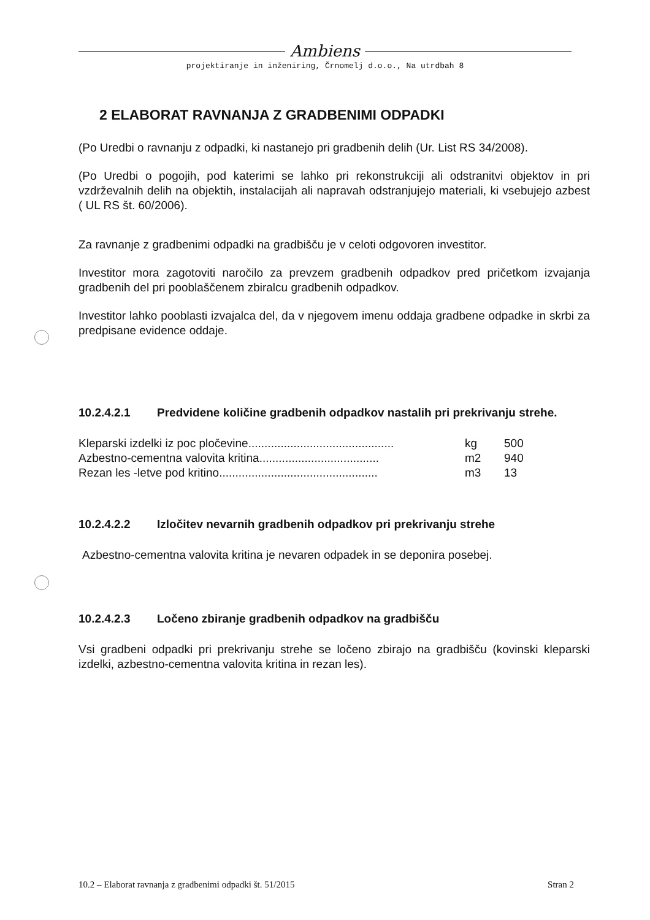Ambiens
projektiranje in inženiring, Črnomelj d.o.o., Na utrdbah 8
2 ELABORAT RAVNANJA Z GRADBENIMI ODPADKI
(Po Uredbi o ravnanju z odpadki, ki nastanejo pri gradbenih delih (Ur. List RS 34/2008).
(Po Uredbi o pogojih, pod katerimi se lahko pri rekonstrukciji ali odstranitvi objektov in pri vzdrževalnih delih na objektih, instalacijah ali napravah odstranjujejo materiali, ki vsebujejo azbest ( UL RS št. 60/2006).
Za ravnanje z gradbenimi odpadki na gradbišču je v celoti odgovoren investitor.
Investitor mora zagotoviti naročilo za prevzem gradbenih odpadkov pred pričetkom izvajanja gradbenih del pri pooblaščenem zbiralcu gradbenih odpadkov.
Investitor lahko pooblasti izvajalca del, da v njegovem imenu oddaja gradbene odpadke in skrbi za predpisane evidence oddaje.
10.2.4.2.1 Predvidene količine gradbenih odpadkov nastalih pri prekrivanju strehe.
| Kleparski izdelki iz poc pločevine............................................. | kg | 500 |
| Azbestno-cementna valovita kritina..................................... | m2 | 940 |
| Rezan les -letve pod kritino................................................. | m3 | 13 |
10.2.4.2.2 Izločitev nevarnih gradbenih odpadkov pri prekrivanju strehe
Azbestno-cementna valovita kritina je nevaren odpadek in se deponira posebej.
10.2.4.2.3 Ločeno zbiranje gradbenih odpadkov na gradbišču
Vsi gradbeni odpadki pri prekrivanju strehe se ločeno zbirajo na gradbišču (kovinski kleparski izdelki, azbestno-cementna valovita kritina in rezan les).
10.2 – Elaborat ravnanja z gradbenimi odpadki št. 51/2015 Stran 2